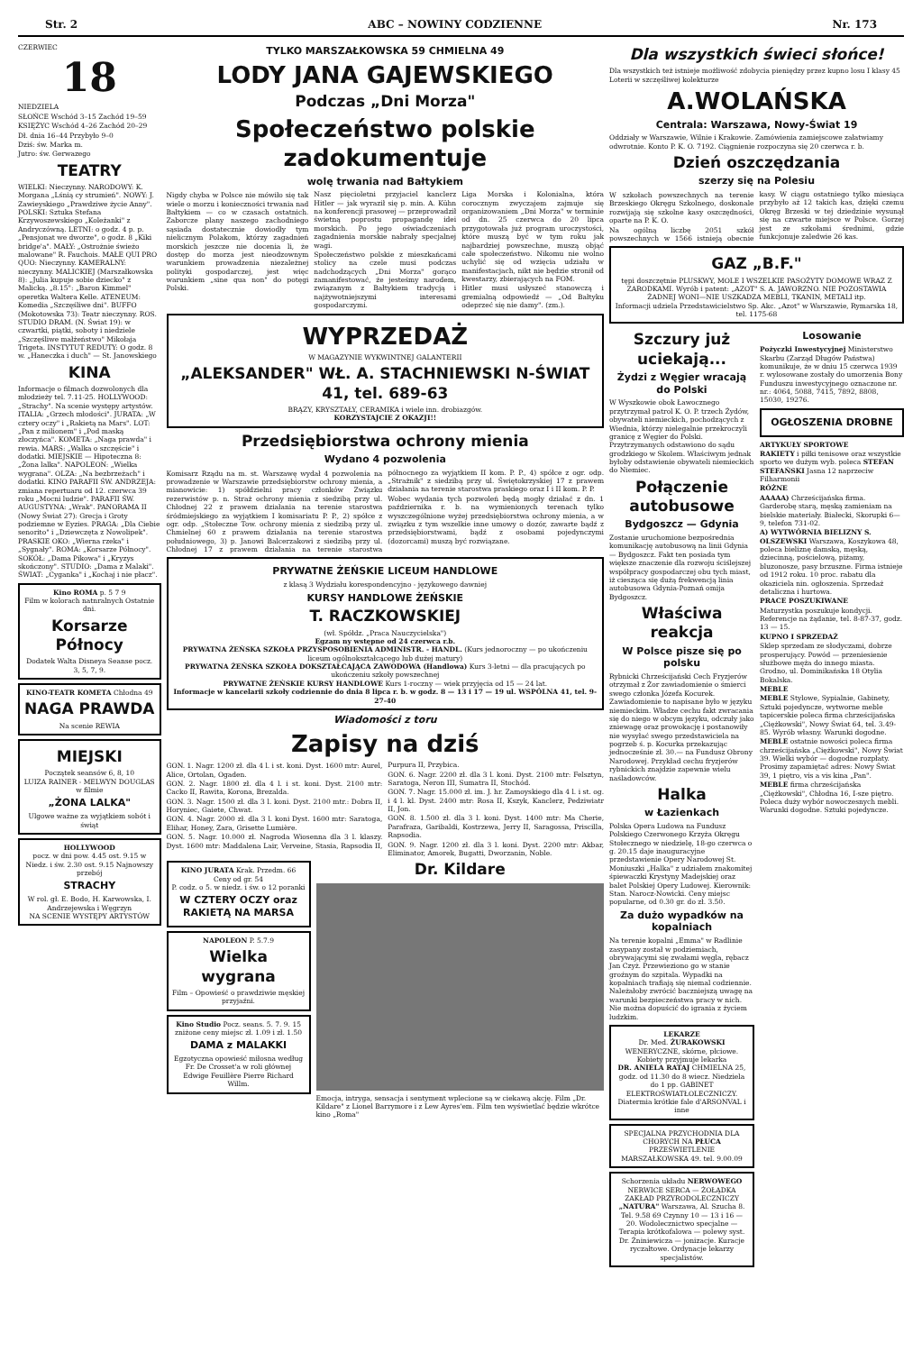Str. 2 ABC – NOWINY CODZIENNE Nr. 173
CZERWIEC
18
NIEDZIELA
SŁOŃCE Wschód 3–15 Zachód 19–59
KSIĘŻYC Wschód 4–26 Zachód 20–29
Dł. dnia 16–44 Przybyło 9–0
Dziś: św. Marka m.
Jutro: św. Gerwazego
TEATRY
WIELKI: Nieczynny. NARODOWY: K. Morgana „Lśnią cy strumień". NOWY: J. Zawieyskiego „Prawdziwe życie Anny". POLSKI: Sztuka Stefana Krzywoszewskiego „Koleżanki" z Andryczówną. LETNI: o godz. 4 p. p. „Pensjonat we dworze", o godz. 8 „Kiki bridge'a". MAŁY: „Ostrożnie świeżo malowane" R. Fauchois. MAŁE QUI PRO QUO: Nieczynny. KAMERALNY: nieczynny. MALICKIEJ (Marszałkowska 8): „Julia kupuje sobie dziecko" z Malicką. „8.15": „Baron Kimmel" operetka Waltera Kelle. ATENEUM: Komedia „Szczęśliwe dni". BUFFO (Mokotowska 73): Teatr nieczynny. ROS. STUDIO DRAM. (N. Świat 19): w czwartki, piątki, soboty i niedziele „Szczęśliwe małżeństwo" Mikołaja Trigeta. INSTYTUT REDUTY: O godz. 8 w. „Haneczka i duch" — St. Janowskiego
KINA
Informacje o filmach dozwolonych dla młodzieży tel. 7.11-25. HOLLYWOOD: „Strachy". Na scenie występy artystów. ITALIA: „Grzech młodości". JURATA: „W cztery oczy" i „Rakietą na Mars". LOT: „Pan z milionem" i „Pod maską złoczyńca". KOMETA: „Naga prawda" i rewia. MARS: „Walka o szczęście" i dodatki. MIEJSKIE — Hipoteczna 8: „Żona lalka". NAPOLEON: „Wielka wygrana". OLZA: „Na bezbrzeżach" i dodatki. KINO PARAFII ŚW. ANDRZEJA: zmiana repertuaru od 12. czerwca 39 roku „Mocni ludzie". PARAFII ŚW. AUGUSTYNA: „Wrak". PANORAMA II (Nowy Świat 27): Grecja i Groty podziemne w Eyzies. PRAGA: „Dla Ciebie senorito" i „Dziewczęta z Nowolipek". PRASKIE OKO: „Wierna rzeka" i „Sygnały". ROMA: „Korsarze Północy". SOKÓŁ: „Dama Pikowa" i „Kryzys skończony". STUDIO: „Dama z Malaki". ŚWIAT: „Cyganka" i „Kochaj i nie płacz".
Kino ROMA p. 5 7 9
Film w kolorach natnralnych Ostatnie dni.
Korsarze Północy
Dodatek Walta Disneya Seanse pocz. 3, 5, 7, 9.
KINO-TEATR KOMETA Chłodna 49
NAGA PRAWDA
Na scenie REWIA
MIEJSKI
Początek seansów 6, 8, 10
LUIZA RAINER - MELWYN DOUGLAS w filmie
„ŻONA LALKA"
Ulgowe ważne za wyjątkiem sobót i świąt
HOLLYWOOD
pocz. w dni pow. 4.45 ost. 9.15 w Niedz. i św. 2.30 ost. 9.15 Najnowszy przebój
STRACHY
W rol. gł. E. Bodo, H. Karwowska, I. Andrzejewska i Węgrzyn
NA SCENIE WYSTĘPY ARTYSTÓW
TYLKO MARSZAŁKOWSKA 59 CHMIELNA 49
LODY JANA GAJEWSKIEGO
Podczas „Dni Morza"
Społeczeństwo polskie zadokumentuje
wolę trwania nad Bałtykiem
Nigdy chyba w Polsce nie mówiło się tak wiele o morzu i konieczności trwania nad Bałtykiem — co w czasach ostatnich. Zaborcze plany naszego zachodniego sąsiada dostatecznie dowiodły tym nielicznym Polakom, którzy zagadnień morskich jeszcze nie docenia li, że dostęp do morza jest nieodzownym warunkiem prowadzenia niezależnej polityki gospodarczej, jest więc warunkiem „sine qua non" do potęgi Polski.
Nasz pięcioletni przyjaciel kanclerz Hitler — jak wyraził się p. min. A. Kühn na konferencji prasowej — przeprowadził świetną poprostu propagandę idei morskich. Po jego oświadczeniach zagadnienia morskie nabrały specjalnej wagi.
Społeczeństwo polskie z mieszkańcami stolicy na czele musi podczas nadchodzących „Dni Morza" gorąco zamanifestować, że jesteśmy narodem, związanym z Bałtykiem tradycją i najżywotniejszymi interesami gospodarczymi.
Liga Morska i Kolonialna, która corocznym zwyczajem zajmuje się organizowaniem „Dni Morza" w terminie od dn. 25 czerwca do 20 lipca przygotowała już program uroczystości, które muszą być w tym roku jak najbardziej powszechne, muszą objąć całe społeczeństwo. Nikomu nie wolno uchylić się od wzięcia udziału w manifestacjach, nikt nie będzie stronił od kwestarzy, zbierających na FOM.
Hitler musi usłyszeć stanowczą i gremialną odpowiedź — „Od Bałtyku odeprzeć się nie damy". (zm.).
WYPRZEDAŻ
W MAGAZYNIE WYKWINTNEJ GALANTERII
„ALEKSANDER" WŁ. A. STACHNIEWSKI N-ŚWIAT 41, tel. 689-63
BRĄZY, KRYSZTAŁY, CERAMIKA i wiele inn. drobiazgów.
KORZYSTAJCIE Z OKAZJI!!
Przedsiębiorstwa ochrony mienia
Wydano 4 pozwolenia
Komisarz Rządu na m. st. Warszawę wydał 4 pozwolenia na prowadzenie w Warszawie przedsiębiorstw ochrony mienia, a mianowicie: 1) spółdzielni pracy członków Związku rezerwistów p. n. Straż ochrony mienia z siedzibą przy ul. Chłodnej 22 z prawem działania na terenie starostwa śródmiejskiego za wyjątkiem I komisariatu P. P., 2) spółce z ogr. odp. „Stołeczne Tow. ochrony mienia z siedzibą przy ul. Chmielnej 60 z prawem działania na terenie starostwa południowego, 3) p. Janowi Balcerzakowi z siedzibą przy ul. Chłodnej 17 z prawem działania na terenie starostwa północnego za wyjątkiem II kom. P. P., 4) spółce z ogr. odp. „Strażnik" z siedzibą przy ul. Świętokrzyskiej 17 z prawem działania na terenie starostwa praskiego oraz I i II kom. P. P.
Wobec wydania tych pozwoleń będą mogły działać z dn. 1 października r. b. na wymienionych terenach tylko wyszczególnione wyżej przedsiębiorstwa ochrony mienia, a w związku z tym wszelkie inne umowy o dozór, zawarte bądź z przedsiębiorstwami, bądź z osobami pojedynczymi (dozorcami) muszą być rozwiązane.
PRYWATNE ŻEŃSKIE LICEUM HANDLOWE
z klasą 3 Wydziału korespondencyjno - językowego dawniej
KURSY HANDLOWE ŻEŃSKIE
T. RACZKOWSKIEJ
(wł. Spółdz. „Praca Nauczycielska")
Egzam ny wstępne od 24 czerwca r.b.
PRYWATNA ŻEŃSKA SZKOŁA PRZYSPOSOBIENIA ADMINISTR. - HANDL. (Kurs jednoroczny — po ukończeniu liceum ogólnokształcącego lub dużej matury)
PRYWATNA ŻEŃSKA SZKOŁA DOKSZTAŁCAJĄCA ZAWODOWA (Handlowa) Kurs 3-letni — dla pracujących po ukończeniu szkoły powszechnej
PRYWATNE ŻEŃSKIE KURSY HANDLOWE Kurs 1-roczny — wiek przyjęcia od 15 — 24 lat.
Informacje w kancelarii szkoły codziennie do dnia 8 lipca r. b. w godz. 8 — 13 i 17 — 19 ul. WSPÓLNA 41, tel. 9-27-40
Wiadomości z toru
Zapisy na dziś
GON. 1. Nagr. 1200 zł. dla 4 l. i st. koni. Dyst. 1600 mtr: Aurel, Alice, Ortolan, Ogaden.
GON. 2. Nagr. 1800 zł. dla 4 l. i st. koni. Dyst. 2100 mtr: Cacko II, Rawita, Korona, Brezalda.
GON. 3. Nagr. 1500 zł. dla 3 l. koni. Dyst. 2100 mtr.: Dobra II, Horyniec, Gaiete, Chwat.
GON. 4. Nagr. 2000 zł. dla 3 l. koni Dyst. 1600 mtr: Saratoga, Elihar, Honey, Zara, Grisette Lumière.
GON. 5. Nagr. 10.000 zł. Nagroda Wiosenna dla 3 l. klaszy. Dyst. 1600 mtr: Maddalena Lair, Verveine, Stasia, Rapsodia II, Purpura II, Przybica.
GON. 6. Nagr. 2200 zł. dla 3 l. koni. Dyst. 2100 mtr: Felsztyn, Saratoga, Neron III, Sumatra II, Stochód.
GON. 7. Nagr. 15.000 zł. im. J. hr. Zamoyskiego dla 4 l. i st. og. i 4 l. kl. Dyst. 2400 mtr: Rosa II, Kszyk, Kanclerz, Pedziwiatr II, Jon.
GON. 8. 1.500 zł. dla 3 l. koni. Dyst. 1400 mtr: Ma Cherie, Parafraza, Garibaldi, Kostrzewa, Jerry II, Saragossa, Priscilla, Rapsodia.
GON. 9. Nagr. 1200 zł. dla 3 l. koni. Dyst. 2200 mtr: Akbar, Eliminator, Amorek, Bugatti, Dworzanin, Noble.
KINO JURATA Krak. Przedm. 66 Ceny od gr. 54
P. codz. o 5. w niedz. i św. o 12 poranki
W CZTERY OCZY oraz RAKIETĄ NA MARSA
NAPOLEON P. 5.7.9
Wielka wygrana
Film – Opowieść o prawdziwie męskiej przyjaźni.
Kino Studio Pocz. seans. 5. 7. 9. 15
zniżone ceny miejsc zł. 1.09 i zł. 1.50
DAMA z MALAKKI
Egzotyczna opowieść miłosna według Fr. De Crosset'a w roli głównej Edwige Feuillère Pierre Richard Willm.
Dr. Kildare
Emocja, intryga, sensacja i sentyment wplecione są w ciekawą akcję. Film „Dr. Kildare" z Lionel Barrymore i z Lew Ayres'em. Film ten wyświetlać będzie wkrótce kino „Roma"
Dla wszystkich świeci słońce!
Dla wszystkich też istnieje możliwość zdobycia pieniędzy przez kupno losu I klasy 45 Loterii w szczęśliwej kolekturze
A.WOLAŃSKA
Centrala: Warszawa, Nowy-Świat 19
Oddziały w Warszawie, Wilnie i Krakowie. Zamówienia zamiejscowe załatwiamy odwrotnie. Konto P. K. O. 7192. Ciągnienie rozpoczyna się 20 czerwca r. b.
Dzień oszczędzania
szerzy się na Polesiu
W szkołach powszechnych na terenie Brzeskiego Okręgu Szkolnego, doskonale rozwijają się szkolne kasy oszczędności, oparte na P. K. O.
Na ogólną liczbę 2051 szkół powszechnych w 1566 istnieją obecnie kasy. W ciągu ostatniego tylko miesiąca przybyło aż 12 takich kas, dzięki czemu Okręg Brzeski w tej dziedzinie wysunął się na czwarte miejsce w Polsce. Gorzej jest ze szkołami średnimi, gdzie funkcjonuje zaledwie 26 kas.
GAZ „B.F."
tępi doszczętnie PLUSKWY, MOLE I WSZELKIE PASOŻYTY DOMOWE WRAZ Z ZARODKAMI. Wyrób i patent: „AZOT" S. A. JAWORZNO. NIE POZOSTAWIA ŻADNEJ WONI—NIE USZKADZA MEBLI, TKANIN, METALI itp.
Informacji udziela Przedstawicielstwo Sp. Akc. „Azot" w Warszawie, Rymarska 18, tel. 1175-68
Szczury już uciekają...
Żydzi z Węgier wracają do Polski
W Wyszkowie obok Ławocznego przytrzymał patrol K. O. P. trzech Żydów, obywateli niemieckich, pochodzących z Wiednia, którzy nielegalnie przekroczyli granicę z Węgier do Polski. Przytrzymanych odstawiono do sądu grodzkiego w Skolem. Właściwym jednak byłoby odstawienie obywateli niemieckich do Niemiec.
Połączenie autobusowe
Bydgoszcz — Gdynia
Zostanie uruchomione bezpośrednia komunikację autobusową na linii Gdynia — Bydgoszcz. Fakt ten posiada tym większe znaczenie dla rozwoju ściślejszej współpracy gospodarczej obu tych miast, iż ciesząca się dużą frekwencją linia autobusowa Gdynia-Poznań omija Bydgoszcz.
Właściwa reakcja
W Polsce pisze się po polsku
Rybnicki Chrześcijański Cech Fryzjerów otrzymał z Żor zawiadomienie o śmierci swego członka Józefa Kocurek. Zawiadomienie to napisane było w języku niemieckim. Władze cechu fakt zwracania się do niego w obcym języku, odczuły jako zniewagę oraz prowokację i postanowiły nie wysyłać swego przedstawiciela na pogrzeb ś. p. Kocurka przekazując jednocześnie zł. 30.— na Fundusz Obrony Narodowej. Przykład cechu fryzjerów rybnickich znajdzie zapewnie wielu naśladowców.
Halka
w Łazienkach
Polska Opera Ludowa na Fundusz Polskiego Czerwonego Krzyża Okręgu Stołecznego w niedzielę, 18-go czerwca o g. 20.15 daje inauguracyjne przedstawienie Opery Narodowej St. Moniuszki „Halka" z udziałem znakomitej śpiewaczki Krystyny Madejskiej oraz balet Polskiej Opery Ludowej. Kierownik: Stan. Narocz-Nowicki. Ceny miejsc popularne, od 0.30 gr. do zł. 3.50.
Za dużo wypadków na kopalniach
Na terenie kopalni „Emma" w Radlinie zasypany został w podziemiach, obrywającymi się zwałami węgla, rębacz Jan Czyż. Przewieziono go w stanie groźnym do szpitala. Wypadki na kopalniach trafiają się niemal codziennie. Należałoby zwrócić baczniejszą uwagę na warunki bezpieczeństwa pracy w nich. Nie można dopuścić do igrania z życiem ludzkim.
LEKARZE
Dr. Med. ŻURAKOWSKI WENERYCZNE, skórne, płciowe. Kobiety przyjmuje lekarka
DR. ANIELA RATAJ CHMIELNA 25, godz. od 11.30 do 8 wiecz. Niedziela do 1 pp. GABINET ELEKTROŚWIATŁOLECZNICZY. Diatermia krótkie fale d'ARSONVAL i inne
SPECJALNA PRZYCHODNIA DLA CHORYCH NA PŁUCA PRZEŚWIETLENIE MARSZAŁKOWSKA 49. tel. 9.00.09
Schorzenia układu NERWOWEGO NERWICE SERCA — ŻOŁĄDKA ZAKŁAD PRZYRODOLECZNICZY „NATURA" Warszawa, Al. Szucha 8. Tel. 9.58 69 Czynny 10 — 13 i 16 — 20. Wodolecznictwo specjalne — Terapia krótkofalowa — polewy syst. Dr. Żniniewicza — jonizacje. Kuracje ryczałtowe. Ordynacje lekarzy specjalistów.
Losowanie
Pożyczki Inwestycyjnej Ministerstwo Skarbu (Zarząd Długów Państwa) komunikuje, że w dniu 15 czerwca 1939 r. wylosowane zostały do umorzenia Bony Funduszu inwestycyjnego oznaczone nr. nr.: 4064, 5088, 7415, 7892, 8808, 15030, 19276.
OGŁOSZENIA DROBNE
ARTYKUŁY SPORTOWE
RAKIETY i piłki tenisowe oraz wszystkie sporto we dużym wyb. poleca STEFAN STEFAŃSKI Jasna 12 naprzeciw Filharmonii
RÓŻNE
AAAAA) Chrześcijańska firma. Garderobę starą, męską zamieniam na bielskie materiały. Białecki, Skorupki 6—9, telefon 731-02.
A) WYTWÓRNIA BIELIZNY S. OLSZEWSKI Warszawa, Koszykowa 48, poleca bieliznę damską, męską, dziecinną, pościelową, piżamy, bluzonosze, pasy brzuszne. Firma istnieje od 1912 roku. 10 proc. rabatu dla okaziciela nin. ogłoszenia. Sprzedaż detaliczna i hurtowa.
PRACE POSZUKIWANE
Maturzystka poszukuje kondycji. Referencje na żądanie, tel. 8-87-37, godz. 13 — 15.
KUPNO I SPRZEDAŻ
Sklep sprzedam ze słodyczami, dobrze prosperujący. Powód — przeniesienie służbowe męża do innego miasta. Grodno, ul. Dominikańska 18 Otylia Bokalska.
MEBLE
MEBLE Stylowe, Sypialnie, Gabinety, Sztuki pojedyncze, wytworne meble tapicerskie poleca firma chrześcijańska „Ciężkowski", Nowy Świat 64, tel. 3.49-85. Wyrób własny. Warunki dogodne.
MEBLE ostatnie nowości poleca firma chrześcijańska „Ciężkowski", Nowy Świat 39. Wielki wybór — dogodne rozpłaty. Prosimy zapamiętać adres: Nowy Świat 39, 1 piętro, vis a vis kina „Pan".
MEBLE firma chrześcijańska „Ciężkowski", Chłodna 16, I-sze piętro. Poleca duży wybór nowoczesnych mebli. Warunki dogodne. Sztuki pojedyncze.